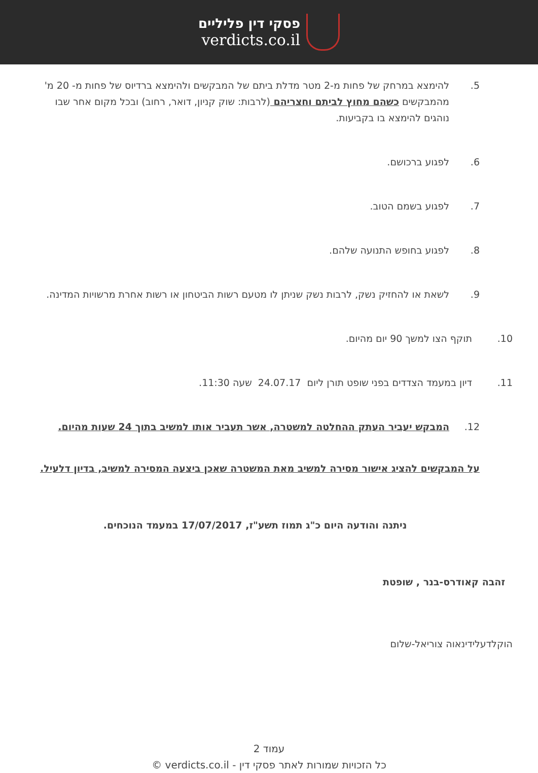פסקי דין פליליים
verdicts.co.il
5. להימצא במרחק של פחות מ-2 מטר מדלת ביתם של המבקשים ולהימצא ברדיוס של פחות מ- 20 מ' מהמבקשים כשהם מחוץ לביתם וחצריהם (לרבות: שוק קניון, דואר, רחוב) ובכל מקום אחר שבו נוהגים להימצא בו בקביעות.
6. לפגוע ברכושם.
7. לפגוע בשמם הטוב.
8. לפגוע בחופש התנועה שלהם.
9. לשאת או להחזיק נשק, לרבות נשק שניתן לו מטעם רשות הביטחון או רשות אחרת מרשויות המדינה.
10. תוקף הצו למשך 90 יום מהיום.
11. דיון במעמד הצדדים בפני שופט תורן ליום 24.07.17 שעה 11:30.
12. המבקש יעביר העתק ההחלטה למשטרה, אשר תעביר אותו למשיב בתוך 24 שעות מהיום.
על המבקשים להציג אישור מסירה למשיב מאת המשטרה שאכן ביצעה המסירה למשיב, בדיון דלעיל.
ניתנה והודעה היום כ"ג תמוז תשע"ז, 17/07/2017 במעמד הנוכחים.
זהבה קאודרס-בנר , שופטת
הוקלדעלידינאוה צוריאל-שלום
עמוד 2
כל הזכויות שמורות לאתר פסקי דין - verdicts.co.il ©